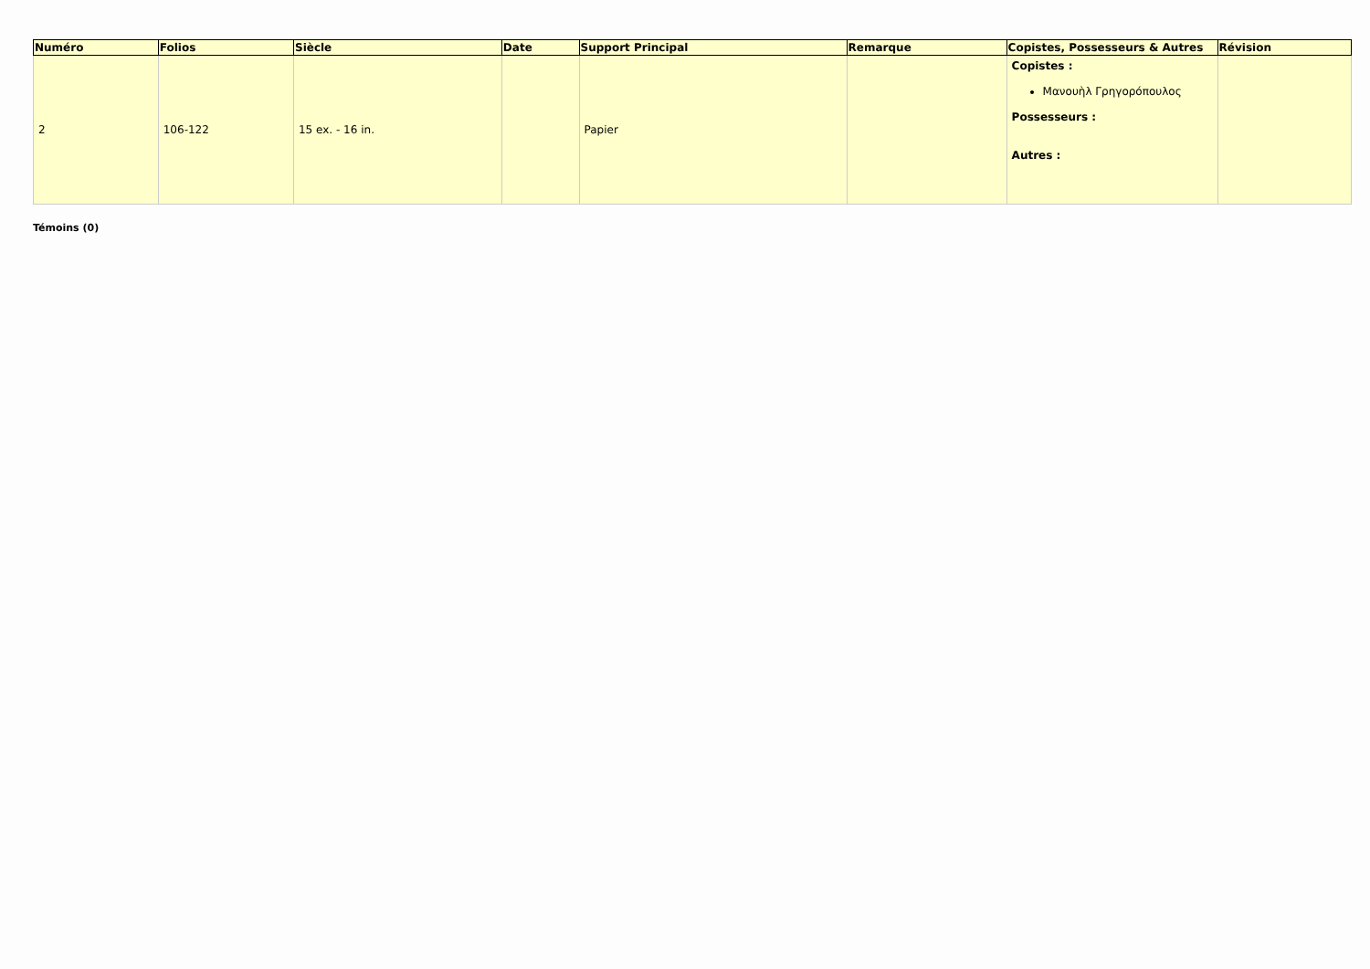| Numéro | Folios | Siècle | Date | Support Principal | Remarque | Copistes, Possesseurs & Autres | Révision |
| --- | --- | --- | --- | --- | --- | --- | --- |
| 2 | 106-122 | 15 ex. - 16 in. | | Papier | | Copistes : Μανουὴλ Γρηγορόπουλος Possesseurs : Autres : | |
Témoins (0)